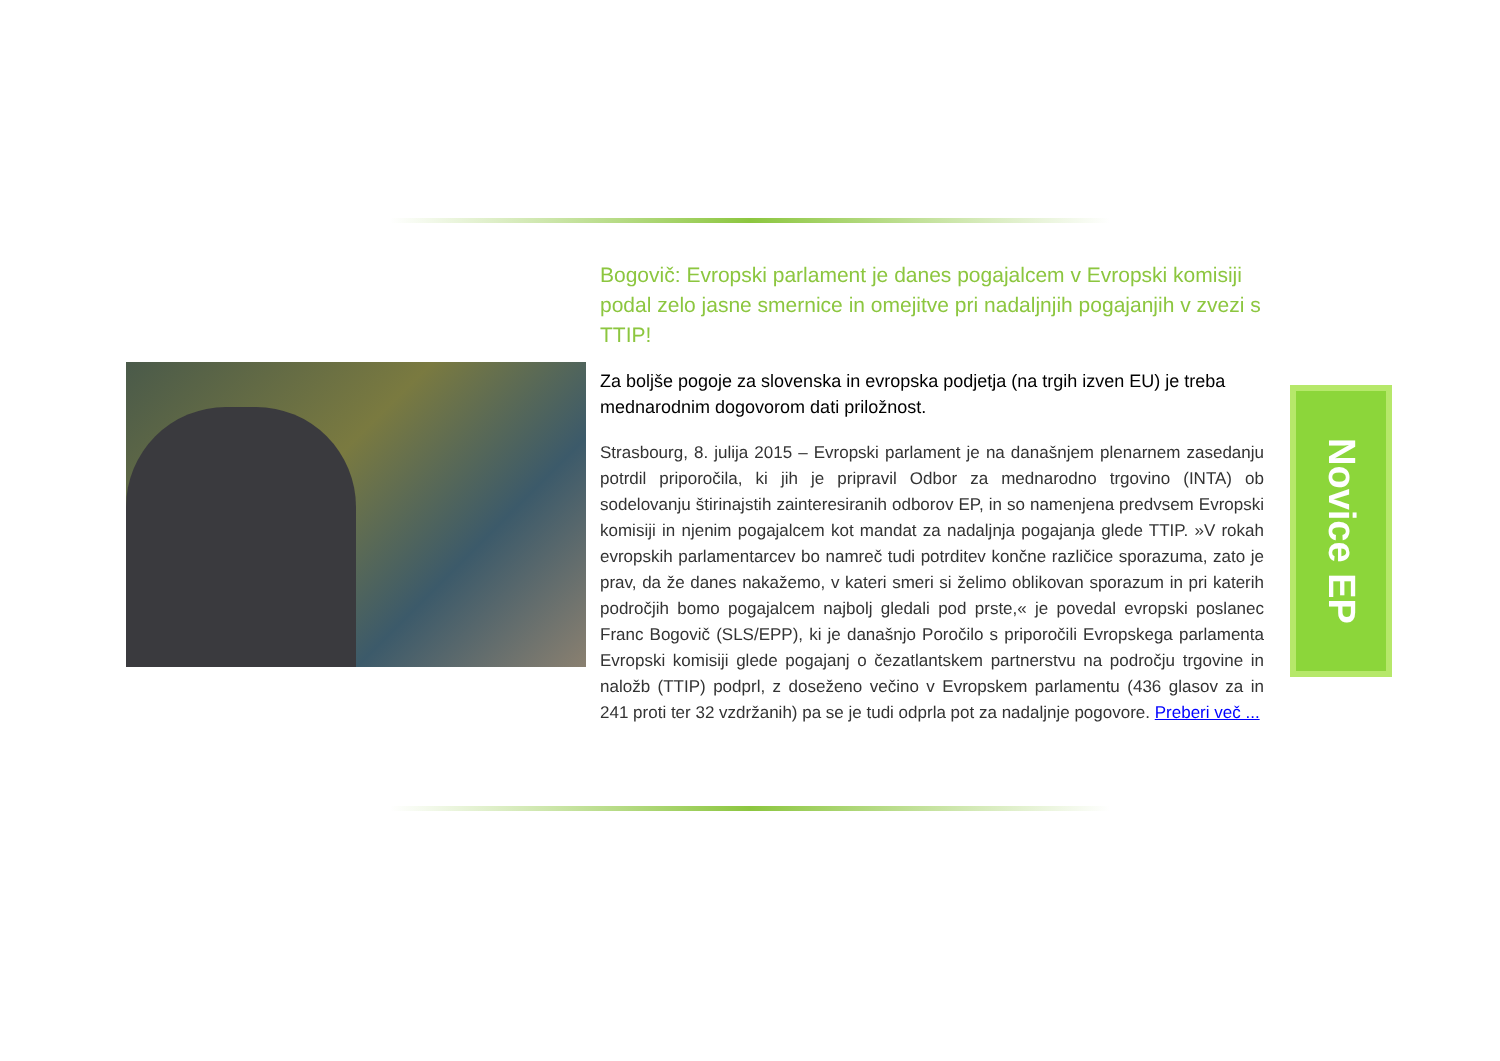Bogovič: Evropski parlament je danes pogajalcem v Evropski komisiji podal zelo jasne smernice in omejitve pri nadaljnjih pogajanjih v zvezi s TTIP!
Za boljše pogoje za slovenska in evropska podjetja (na trgih izven EU) je treba mednarodnim dogovorom dati priložnost.
Strasbourg, 8. julija 2015 – Evropski parlament je na današnjem plenarnem zasedanju potrdil priporočila, ki jih je pripravil Odbor za mednarodno trgovino (INTA) ob sodelovanju štirinajstih zainteresiranih odborov EP, in so namenjena predvsem Evropski komisiji in njenim pogajalcem kot mandat za nadaljnja pogajanja glede TTIP. »V rokah evropskih parlamentarcev bo namreč tudi potrditev končne različice sporazuma, zato je prav, da že danes nakažemo, v kateri smeri si želimo oblikovan sporazum in pri katerih področjih bomo pogajalcem najbolj gledali pod prste,« je povedal evropski poslanec Franc Bogovič (SLS/EPP), ki je današnjo Poročilo s priporočili Evropskega parlamenta Evropski komisiji glede pogajanj o čezatlantskem partnerstvu na področju trgovine in naložb (TTIP) podprl, z doseženo večino v Evropskem parlamentu (436 glasov za in 241 proti ter 32 vzdržanih) pa se je tudi odprla pot za nadaljnje pogovore. Preberi več ...
Novice EP